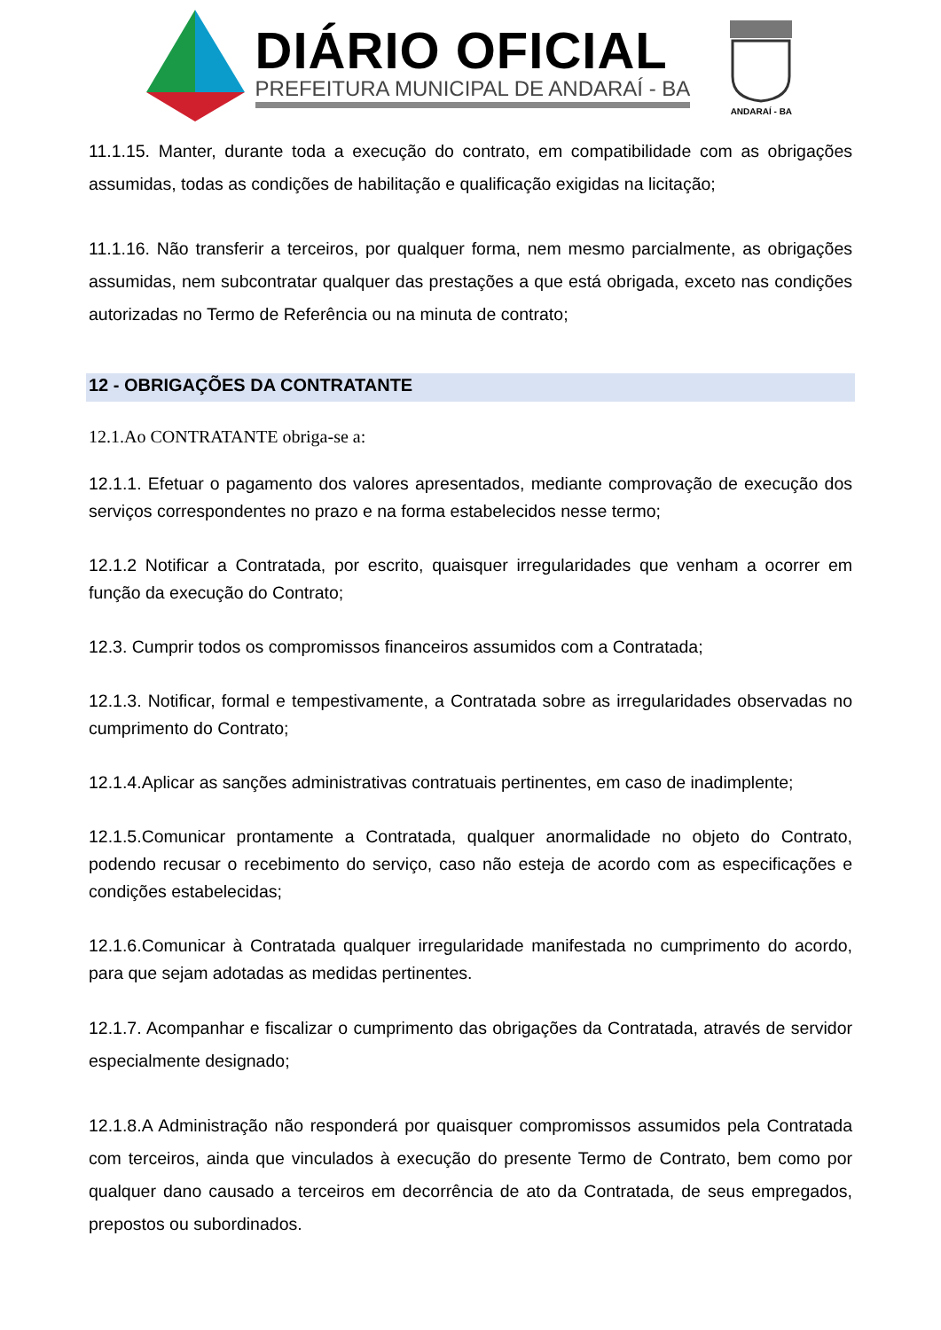DIÁRIO OFICIAL
PREFEITURA MUNICIPAL DE ANDARAÍ - BA
ANDARAÍ - BA
11.1.15. Manter, durante toda a execução do contrato, em compatibilidade com as obrigações assumidas, todas as condições de habilitação e qualificação exigidas na licitação;
11.1.16. Não transferir a terceiros, por qualquer forma, nem mesmo parcialmente, as obrigações assumidas, nem subcontratar qualquer das prestações a que está obrigada, exceto nas condições autorizadas no Termo de Referência ou na minuta de contrato;
12 - OBRIGAÇÕES DA CONTRATANTE
12.1.Ao CONTRATANTE obriga-se a:
12.1.1. Efetuar o pagamento dos valores apresentados, mediante comprovação de execução dos serviços correspondentes no prazo e na forma estabelecidos nesse termo;
12.1.2 Notificar a Contratada, por escrito, quaisquer irregularidades que venham a ocorrer em função da execução do Contrato;
12.3. Cumprir todos os compromissos financeiros assumidos com a Contratada;
12.1.3. Notificar, formal e tempestivamente, a Contratada sobre as irregularidades observadas no cumprimento do Contrato;
12.1.4.Aplicar as sanções administrativas contratuais pertinentes, em caso de inadimplente;
12.1.5.Comunicar prontamente a Contratada, qualquer anormalidade no objeto do Contrato, podendo recusar o recebimento do serviço, caso não esteja de acordo com as especificações e condições estabelecidas;
12.1.6.Comunicar à Contratada qualquer irregularidade manifestada no cumprimento do acordo, para que sejam adotadas as medidas pertinentes.
12.1.7. Acompanhar e fiscalizar o cumprimento das obrigações da Contratada, através de servidor especialmente designado;
12.1.8.A Administração não responderá por quaisquer compromissos assumidos pela Contratada com terceiros, ainda que vinculados à execução do presente Termo de Contrato, bem como por qualquer dano causado a terceiros em decorrência de ato da Contratada, de seus empregados, prepostos ou subordinados.